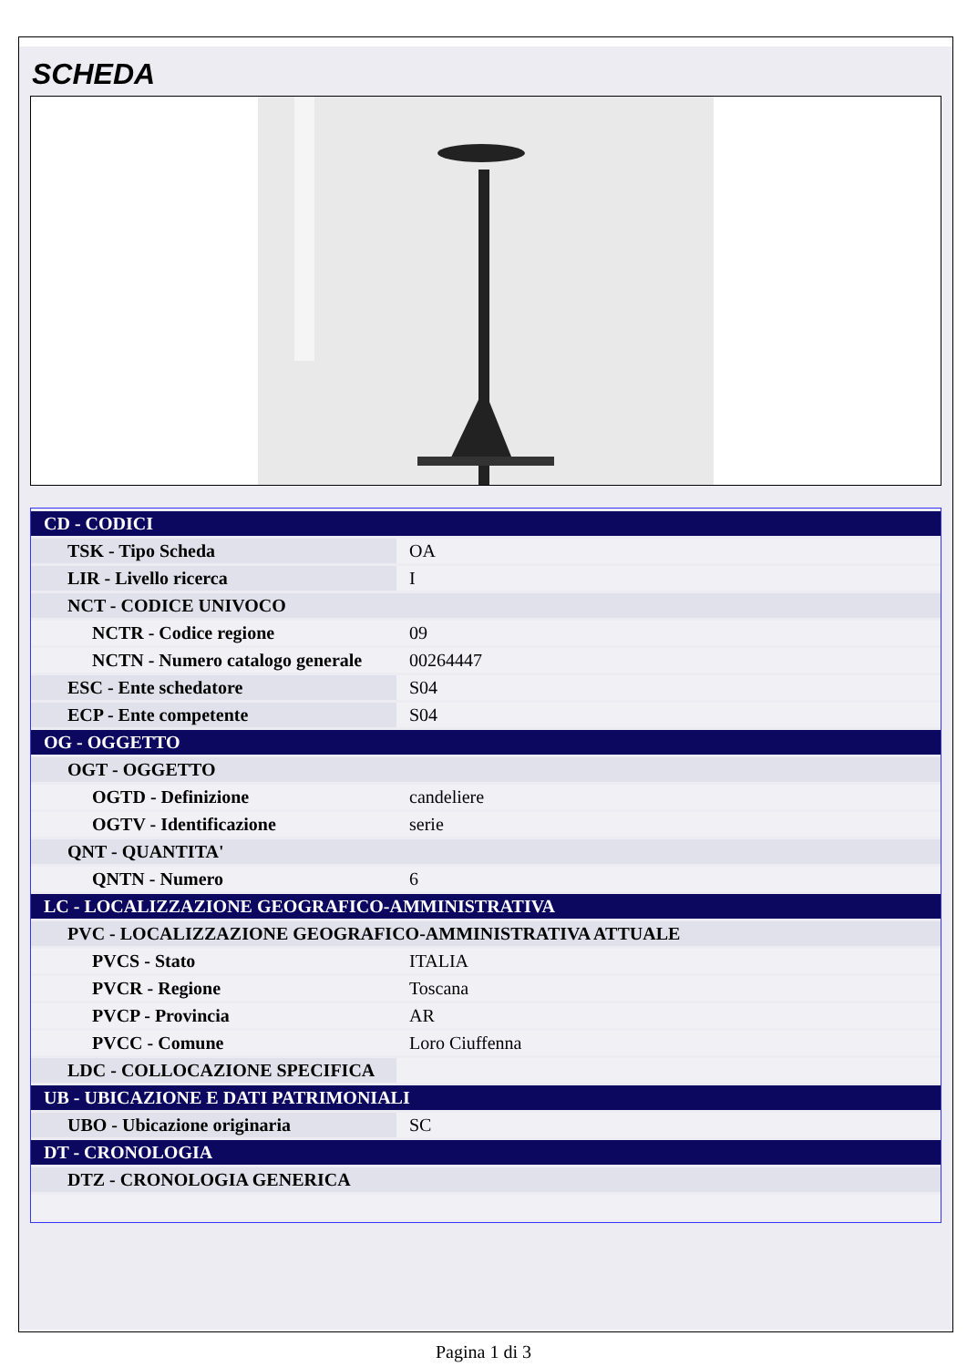SCHEDA
| CD - CODICI | |
| TSK - Tipo Scheda | OA |
| LIR - Livello ricerca | I |
| NCT - CODICE UNIVOCO | |
| NCTR - Codice regione | 09 |
| NCTN - Numero catalogo generale | 00264447 |
| ESC - Ente schedatore | S04 |
| ECP - Ente competente | S04 |
| OG - OGGETTO | |
| OGT - OGGETTO | |
| OGTD - Definizione | candeliere |
| OGTV - Identificazione | serie |
| QNT - QUANTITA' | |
| QNTN - Numero | 6 |
| LC - LOCALIZZAZIONE GEOGRAFICO-AMMINISTRATIVA | |
| PVC - LOCALIZZAZIONE GEOGRAFICO-AMMINISTRATIVA ATTUALE | |
| PVCS - Stato | ITALIA |
| PVCR - Regione | Toscana |
| PVCP - Provincia | AR |
| PVCC - Comune | Loro Ciuffenna |
| LDC - COLLOCAZIONE SPECIFICA | |
| UB - UBICAZIONE E DATI PATRIMONIALI | |
| UBO - Ubicazione originaria | SC |
| DT - CRONOLOGIA | |
| DTZ - CRONOLOGIA GENERICA | |
Pagina 1 di 3